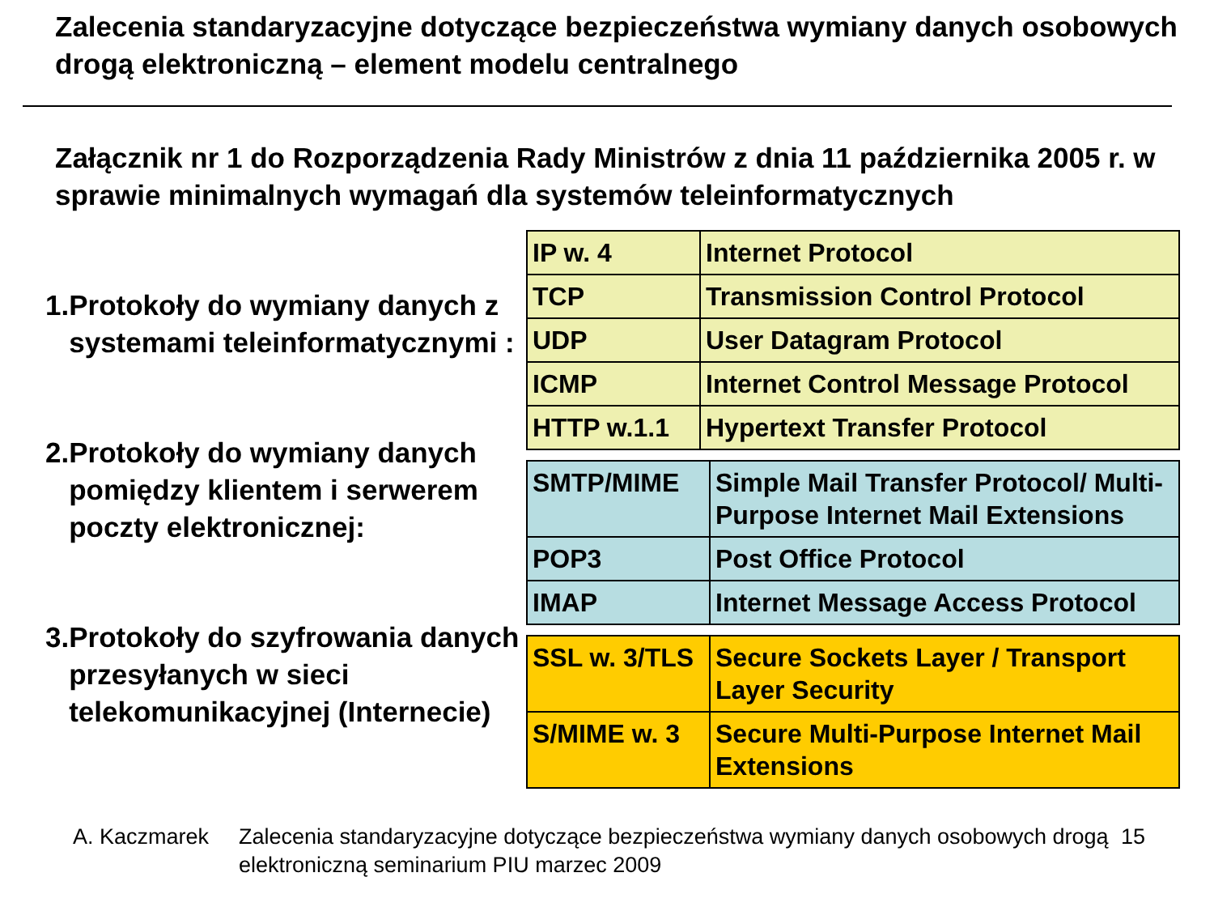Zalecenia standaryzacyjne dotyczące bezpieczeństwa wymiany danych osobowych drogą elektroniczną – element modelu centralnego
Załącznik nr 1 do Rozporządzenia Rady Ministrów z dnia 11 października 2005 r. w sprawie minimalnych wymagań dla systemów teleinformatycznych
1. Protokoły do wymiany danych z systemami teleinformatycznymi :
2. Protokoły do wymiany danych pomiędzy klientem i serwerem poczty elektronicznej:
3. Protokoły do szyfrowania danych przesyłanych w sieci telekomunikacyjnej (Internecie)
| IP w. 4 | Internet Protocol |
| TCP | Transmission Control Protocol |
| UDP | User Datagram Protocol |
| ICMP | Internet Control Message Protocol |
| HTTP w.1.1 | Hypertext Transfer Protocol |
| SMTP/MIME | Simple Mail Transfer Protocol/ Multi-Purpose Internet Mail Extensions |
| POP3 | Post Office Protocol |
| IMAP | Internet Message Access Protocol |
| SSL w. 3/TLS | Secure Sockets Layer / Transport Layer Security |
| S/MIME w. 3 | Secure Multi-Purpose Internet Mail Extensions |
A. Kaczmarek Zalecenia standaryzacyjne dotyczące bezpieczeństwa wymiany danych osobowych drogą elektroniczną seminarium PIU marzec 2009 15